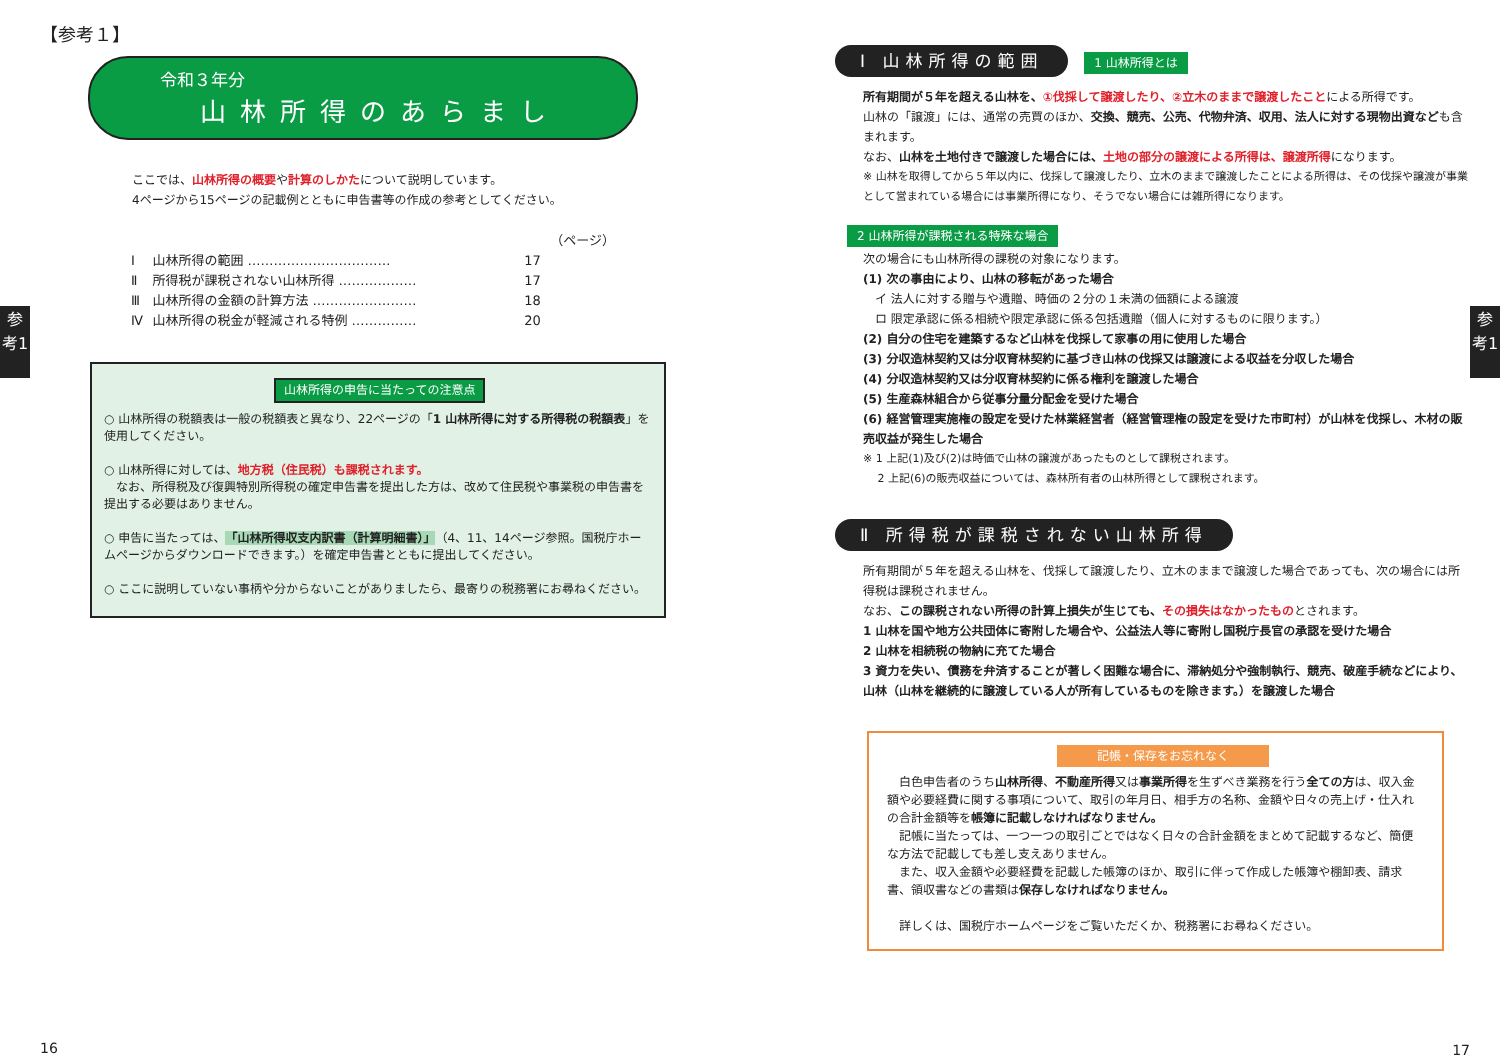参考1
参考1
【参考１】
令和３年分
山林所得のあらまし
ここでは、山林所得の概要や計算のしかたについて説明しています。
4ページから15ページの記載例とともに申告書等の作成の参考としてください。
| | | （ページ） |
| Ⅰ | 山林所得の範囲 …………………………… | 17 |
| Ⅱ | 所得税が課税されない山林所得 ……………… | 17 |
| Ⅲ | 山林所得の金額の計算方法 …………………… | 18 |
| Ⅳ | 山林所得の税金が軽減される特例 …………… | 20 |
山林所得の申告に当たっての注意点
○ 山林所得の税額表は一般の税額表と異なり、22ページの「1 山林所得に対する所得税の税額表」を使用してください。
○ 山林所得に対しては、地方税（住民税）も課税されます。
　なお、所得税及び復興特別所得税の確定申告書を提出した方は、改めて住民税や事業税の申告書を提出する必要はありません。
○ 申告に当たっては、「山林所得収支内訳書（計算明細書）」（4、11、14ページ参照。国税庁ホームページからダウンロードできます。）を確定申告書とともに提出してください。
○ ここに説明していない事柄や分からないことがありましたら、最寄りの税務署にお尋ねください。
16
Ⅰ 山林所得の範囲
1 山林所得とは
所有期間が５年を超える山林を、①伐採して譲渡したり、②立木のままで譲渡したことによる所得です。
山林の「譲渡」には、通常の売買のほか、交換、競売、公売、代物弁済、収用、法人に対する現物出資なども含まれます。
なお、山林を土地付きで譲渡した場合には、土地の部分の譲渡による所得は、譲渡所得になります。
※ 山林を取得してから５年以内に、伐採して譲渡したり、立木のままで譲渡したことによる所得は、その伐採や譲渡が事業として営まれている場合には事業所得になり、そうでない場合には雑所得になります。
2 山林所得が課税される特殊な場合
次の場合にも山林所得の課税の対象になります。
(1) 次の事由により、山林の移転があった場合
　イ 法人に対する贈与や遺贈、時価の２分の１未満の価額による譲渡
　ロ 限定承認に係る相続や限定承認に係る包括遺贈（個人に対するものに限ります。）
(2) 自分の住宅を建築するなど山林を伐採して家事の用に使用した場合
(3) 分収造林契約又は分収育林契約に基づき山林の伐採又は譲渡による収益を分収した場合
(4) 分収造林契約又は分収育林契約に係る権利を譲渡した場合
(5) 生産森林組合から従事分量分配金を受けた場合
(6) 経営管理実施権の設定を受けた林業経営者（経営管理権の設定を受けた市町村）が山林を伐採し、木材の販売収益が発生した場合
※ 1 上記(1)及び(2)は時価で山林の譲渡があったものとして課税されます。
　 2 上記(6)の販売収益については、森林所有者の山林所得として課税されます。
Ⅱ 所得税が課税されない山林所得
所有期間が５年を超える山林を、伐採して譲渡したり、立木のままで譲渡した場合であっても、次の場合には所得税は課税されません。
なお、この課税されない所得の計算上損失が生じても、その損失はなかったものとされます。
1 山林を国や地方公共団体に寄附した場合や、公益法人等に寄附し国税庁長官の承認を受けた場合
2 山林を相続税の物納に充てた場合
3 資力を失い、債務を弁済することが著しく困難な場合に、滞納処分や強制執行、競売、破産手続などにより、山林（山林を継続的に譲渡している人が所有しているものを除きます。）を譲渡した場合
記帳・保存をお忘れなく
　白色申告者のうち山林所得、不動産所得又は事業所得を生ずべき業務を行う全ての方は、収入金額や必要経費に関する事項について、取引の年月日、相手方の名称、金額や日々の売上げ・仕入れの合計金額等を帳簿に記載しなければなりません。
　記帳に当たっては、一つ一つの取引ごとではなく日々の合計金額をまとめて記載するなど、簡便な方法で記載しても差し支えありません。
　また、収入金額や必要経費を記載した帳簿のほか、取引に伴って作成した帳簿や棚卸表、請求書、領収書などの書類は保存しなければなりません。
　詳しくは、国税庁ホームページをご覧いただくか、税務署にお尋ねください。
17